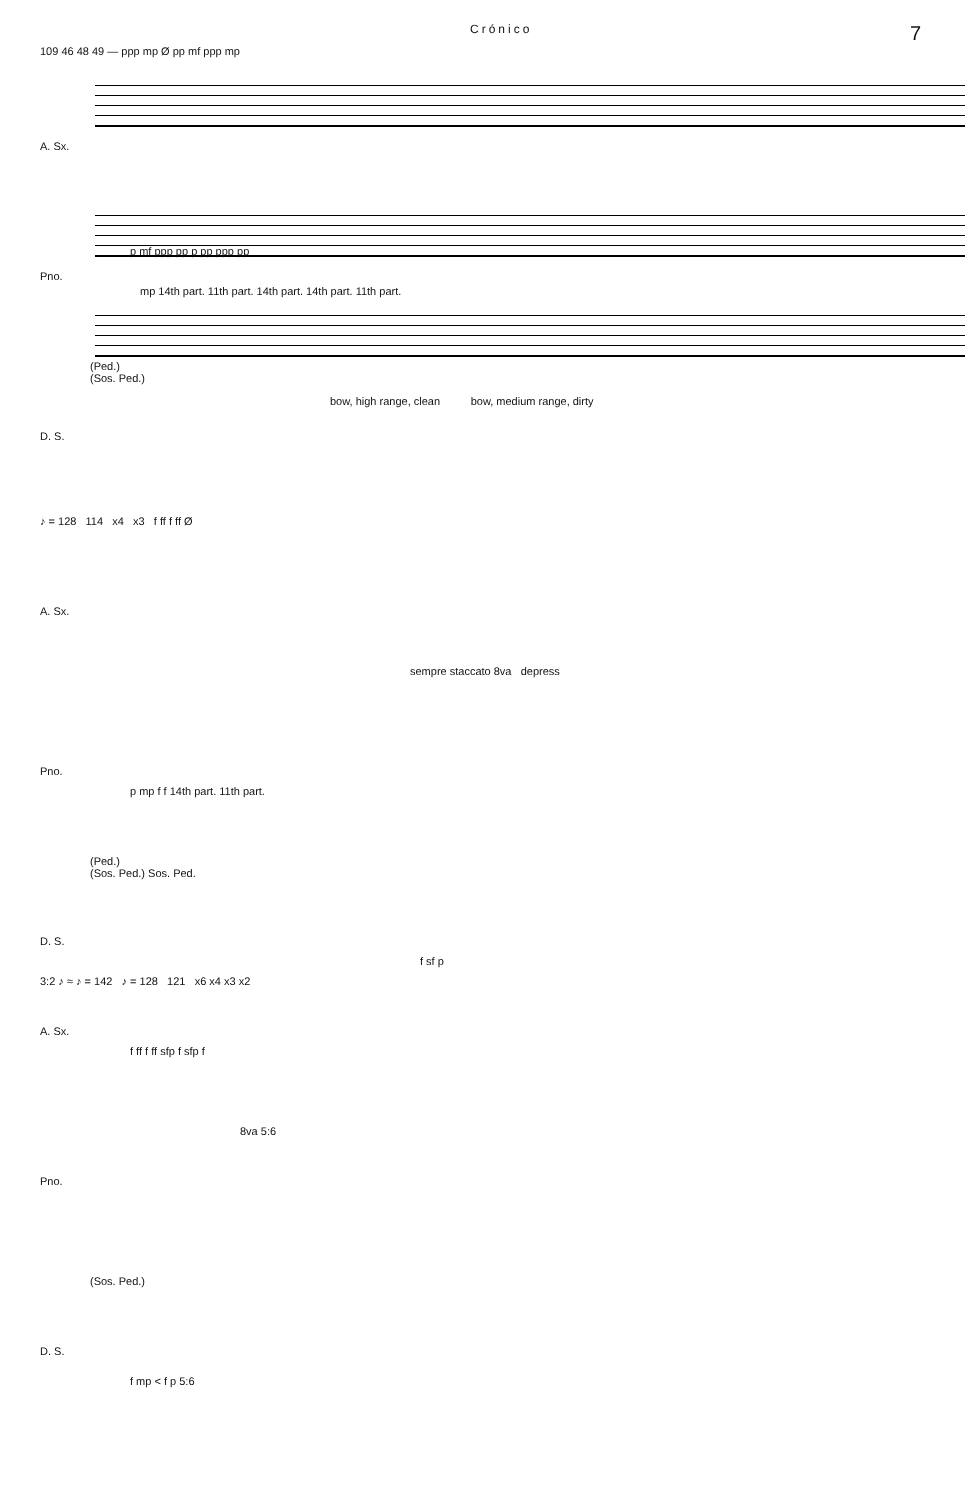Crónico 7
109 46 48 49 — ppp mp Ø pp mf ppp mp
A. Sx.
Pno.
p mf ppp pp p pp ppp pp
mp 14th part. 11th part. 14th part. 14th part. 11th part.
(Ped.)
(Sos. Ped.)
bow, high range, clean bow, medium range, dirty
D. S.
♪ = 128 114 x4 x3 f ff f ff Ø
A. Sx.
sempre staccato 8va depress
Pno.
p mp f f 14th part. 11th part.
(Ped.)
(Sos. Ped.) Sos. Ped.
D. S.
f sf p
3:2 ♪ ≈ ♪ = 142 ♪ = 128 121 x6 x4 x3 x2
A. Sx.
f ff f ff sfp f sfp f
Pno.
8va 5:6
(Sos. Ped.)
D. S.
f mp < f p 5:6